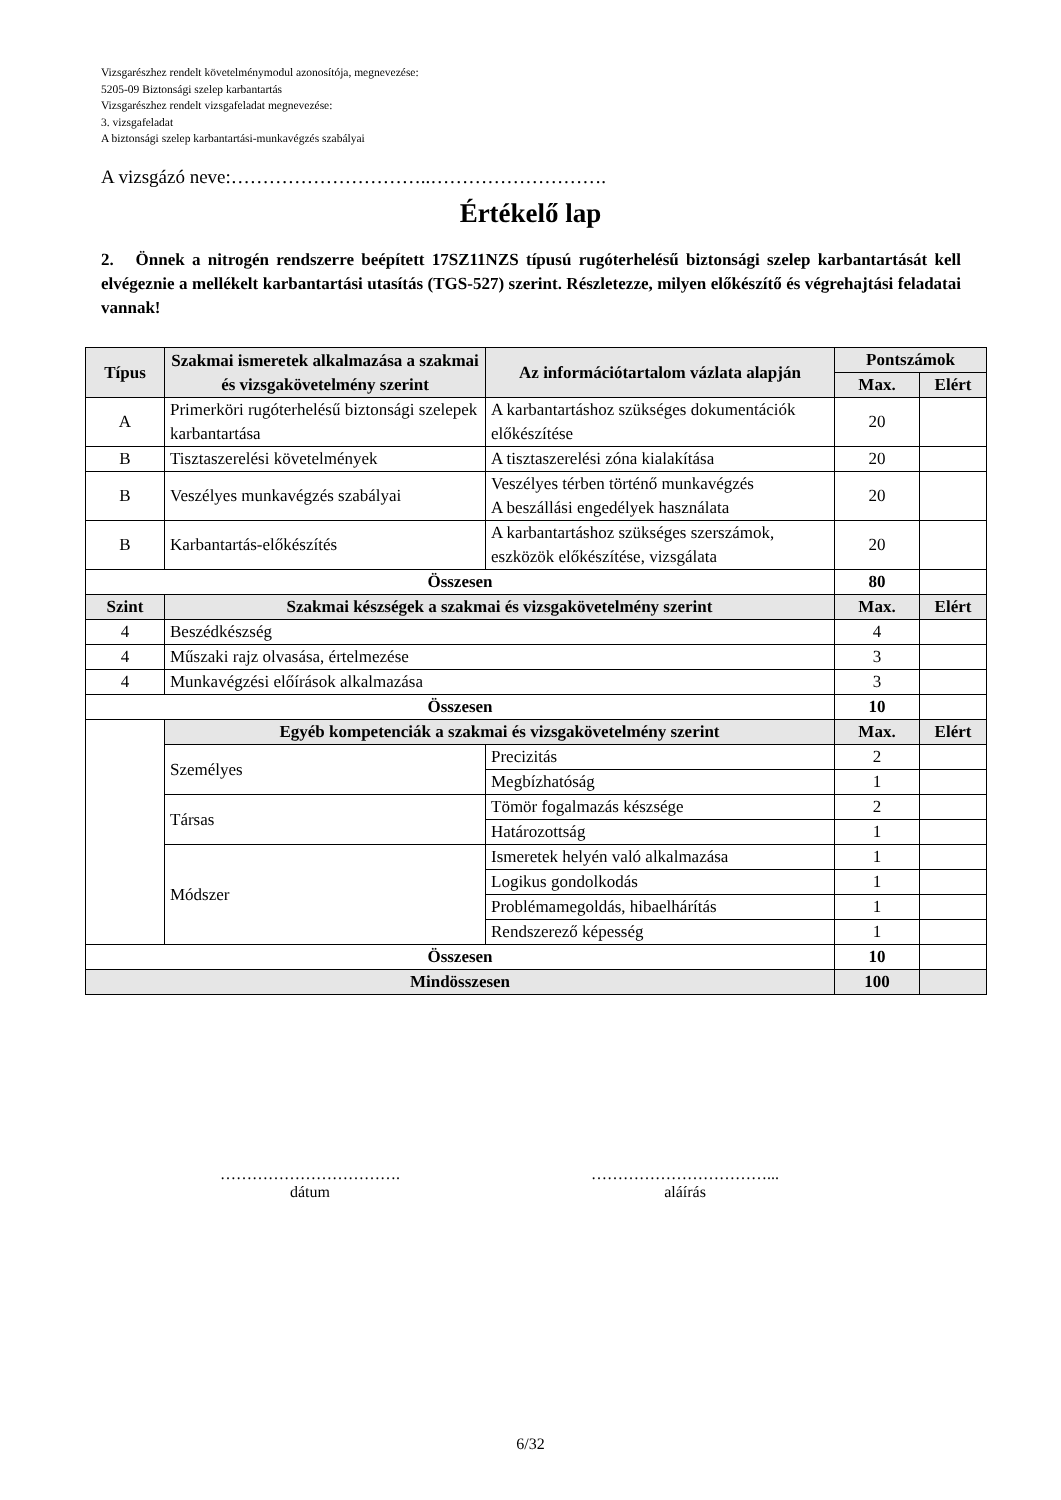Vizsgarészhez rendelt követelménymodul azonosítója, megnevezése:
5205-09 Biztonsági szelep karbantartás
Vizsgarészhez rendelt vizsgafeladat megnevezése:
3. vizsgafeladat
A biztonsági szelep karbantartási-munkavégzés szabályai
A vizsgázó neve:…………………………..……………………….
Értékelő lap
2. Önnek a nitrogén rendszerre beépített 17SZ11NZS típusú rugóterhelésű biztonsági szelep karbantartását kell elvégeznie a mellékelt karbantartási utasítás (TGS-527) szerint. Részletezze, milyen előkészítő és végrehajtási feladatai vannak!
| Típus | Szakmai ismeretek alkalmazása a szakmai és vizsgakövetelmény szerint | Az információtartalom vázlata alapján | | Pontszámok | |
| --- | --- | --- | --- | --- | --- |
| | | | | Max. | Elért |
| A | Primerköri rugóterhelésű biztonsági szelepek karbantartása | A karbantartáshoz szükséges dokumentációk előkészítése | | 20 | |
| B | Tisztaszerelési követelmények | A tisztaszerelési zóna kialakítása | | 20 | |
| B | Veszélyes munkavégzés szabályai | Veszélyes térben történő munkavégzés A beszállási engedélyek használata | | 20 | |
| B | Karbantartás-előkészítés | A karbantartáshoz szükséges szerszámok, eszközök előkészítése, vizsgálata | | 20 | |
| Összesen | | | | 80 | |
| Szint | Szakmai készségek a szakmai és vizsgakövetelmény szerint | | | Max. | Elért |
| 4 | Beszédkészség | | | 4 | |
| 4 | Műszaki rajz olvasása, értelmezése | | | 3 | |
| 4 | Munkavégzési előírások alkalmazása | | | 3 | |
| Összesen | | | | 10 | |
| | Egyéb kompetenciák a szakmai és vizsgakövetelmény szerint | | | Max. | Elért |
| | Személyes | | Precizitás | 2 | |
| | | | Megbízhatóság | 1 | |
| | Társas | | Tömör fogalmazás készsége | 2 | |
| | | | Határozottság | 1 | |
| | Módszer | | Ismeretek helyén való alkalmazása | 1 | |
| | | | Logikus gondolkodás | 1 | |
| | | | Problémamegoldás, hibaelhárítás | 1 | |
| | | | Rendszerező képesség | 1 | |
| Összesen | | | | 10 | |
| Mindösszesen | | | | 100 | |
…………………………….
dátum
……………………………...
aláírás
6/32